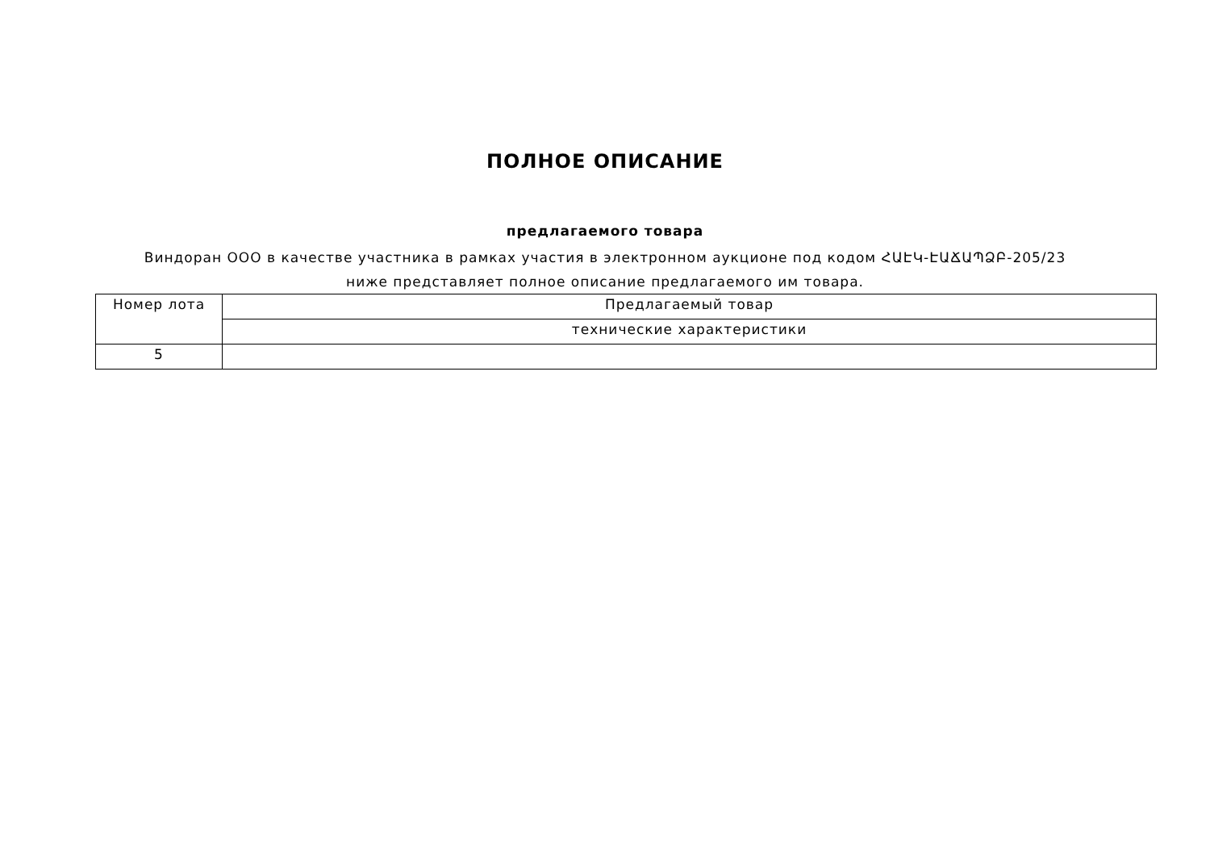ПОЛНОЕ ОПИСАНИЕ
предлагаемого товара
Виндоран ООО в качестве участника в рамках участия в электронном аукционе под кодом ՀԱԷԿ-ԷԱՃԱՊՁԲ-205/23 ниже представляет полное описание предлагаемого им товара.
| Номер лота | Предлагаемый товар |
| | технические характеристики |
| 5 | |